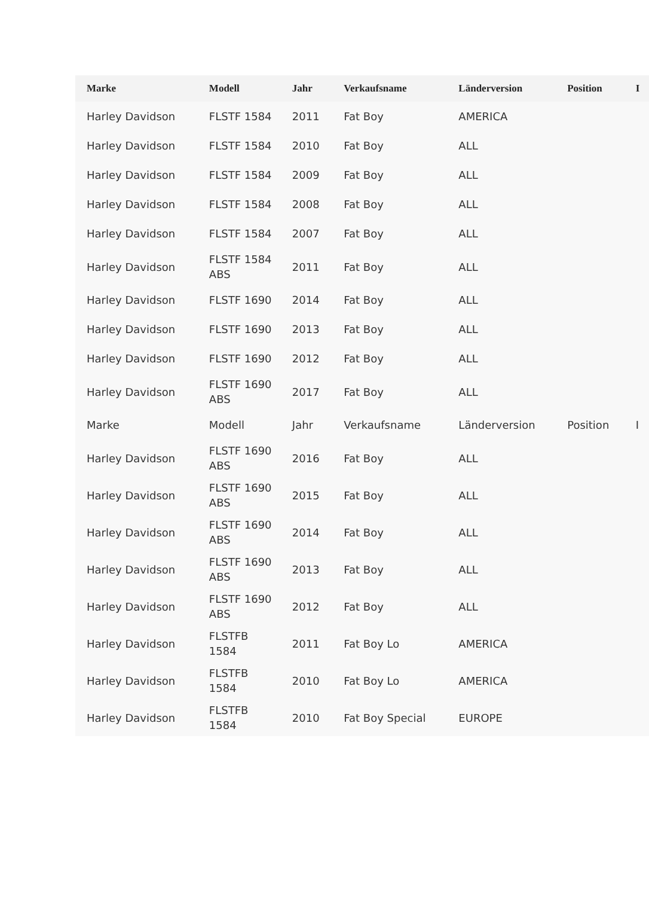| Marke | Modell | Jahr | Verkaufsname | Länderversion | Position | I |
| --- | --- | --- | --- | --- | --- | --- |
| Harley Davidson | FLSTF 1584 | 2011 | Fat Boy | AMERICA | | |
| Harley Davidson | FLSTF 1584 | 2010 | Fat Boy | ALL | | |
| Harley Davidson | FLSTF 1584 | 2009 | Fat Boy | ALL | | |
| Harley Davidson | FLSTF 1584 | 2008 | Fat Boy | ALL | | |
| Harley Davidson | FLSTF 1584 | 2007 | Fat Boy | ALL | | |
| Harley Davidson | FLSTF 1584 ABS | 2011 | Fat Boy | ALL | | |
| Harley Davidson | FLSTF 1690 | 2014 | Fat Boy | ALL | | |
| Harley Davidson | FLSTF 1690 | 2013 | Fat Boy | ALL | | |
| Harley Davidson | FLSTF 1690 | 2012 | Fat Boy | ALL | | |
| Harley Davidson | FLSTF 1690 ABS | 2017 | Fat Boy | ALL | | |
| Marke | Modell | Jahr | Verkaufsname | Länderversion | Position | I |
| Harley Davidson | FLSTF 1690 ABS | 2016 | Fat Boy | ALL | | |
| Harley Davidson | FLSTF 1690 ABS | 2015 | Fat Boy | ALL | | |
| Harley Davidson | FLSTF 1690 ABS | 2014 | Fat Boy | ALL | | |
| Harley Davidson | FLSTF 1690 ABS | 2013 | Fat Boy | ALL | | |
| Harley Davidson | FLSTF 1690 ABS | 2012 | Fat Boy | ALL | | |
| Harley Davidson | FLSTFB 1584 | 2011 | Fat Boy Lo | AMERICA | | |
| Harley Davidson | FLSTFB 1584 | 2010 | Fat Boy Lo | AMERICA | | |
| Harley Davidson | FLSTFB 1584 | 2010 | Fat Boy Special | EUROPE | | |